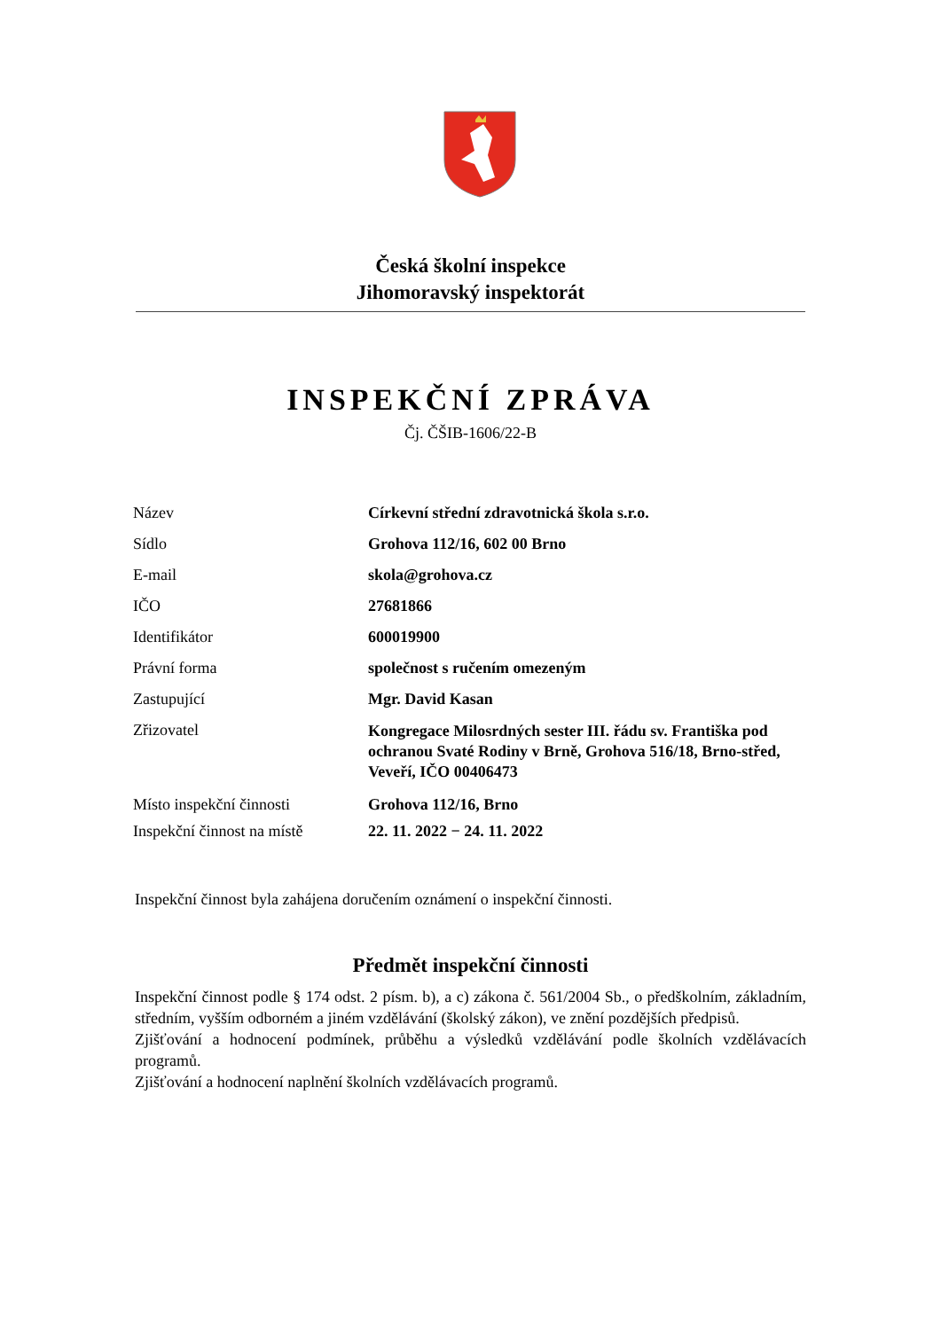Česká školní inspekce
Jihomoravský inspektorát
INSPEKČNÍ ZPRÁVA
Čj. ČŠIB-1606/22-B
| Název | Církevní střední zdravotnická škola s.r.o. |
| Sídlo | Grohova 112/16, 602 00 Brno |
| E-mail | skola@grohova.cz |
| IČO | 27681866 |
| Identifikátor | 600019900 |
| Právní forma | společnost s ručením omezeným |
| Zastupující | Mgr. David Kasan |
| Zřizovatel | Kongregace Milosrdných sester III. řádu sv. Františka pod ochranou Svaté Rodiny v Brně, Grohova 516/18, Brno-střed, Veveří, IČO 00406473 |
| Místo inspekční činnosti | Grohova 112/16, Brno |
| Inspekční činnost na místě | 22. 11. 2022 − 24. 11. 2022 |
Inspekční činnost byla zahájena doručením oznámení o inspekční činnosti.
Předmět inspekční činnosti
Inspekční činnost podle § 174 odst. 2 písm. b), a c) zákona č. 561/2004 Sb., o předškolním, základním, středním, vyšším odborném a jiném vzdělávání (školský zákon), ve znění pozdějších předpisů.
Zjišťování a hodnocení podmínek, průběhu a výsledků vzdělávání podle školních vzdělávacích programů.
Zjišťování a hodnocení naplnění školních vzdělávacích programů.